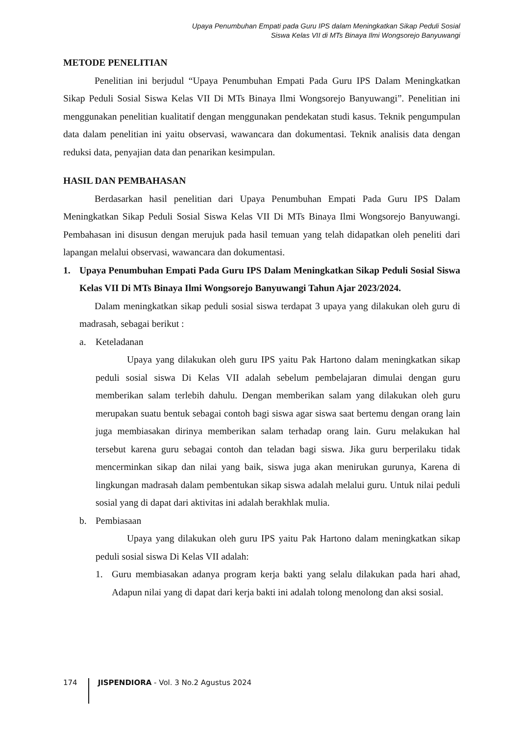Upaya Penumbuhan Empati pada Guru IPS dalam Meningkatkan Sikap Peduli Sosial
Siswa Kelas VII di MTs Binaya Ilmi Wongsorejo Banyuwangi
METODE PENELITIAN
Penelitian ini berjudul “Upaya Penumbuhan Empati Pada Guru IPS Dalam Meningkatkan Sikap Peduli Sosial Siswa Kelas VII Di MTs Binaya Ilmi Wongsorejo Banyuwangi”. Penelitian ini menggunakan penelitian kualitatif dengan menggunakan pendekatan studi kasus. Teknik pengumpulan data dalam penelitian ini yaitu observasi, wawancara dan dokumentasi. Teknik analisis data dengan reduksi data, penyajian data dan penarikan kesimpulan.
HASIL DAN PEMBAHASAN
Berdasarkan hasil penelitian dari Upaya Penumbuhan Empati Pada Guru IPS Dalam Meningkatkan Sikap Peduli Sosial Siswa Kelas VII Di MTs Binaya Ilmi Wongsorejo Banyuwangi. Pembahasan ini disusun dengan merujuk pada hasil temuan yang telah didapatkan oleh peneliti dari lapangan melalui observasi, wawancara dan dokumentasi.
1. Upaya Penumbuhan Empati Pada Guru IPS Dalam Meningkatkan Sikap Peduli Sosial Siswa Kelas VII Di MTs Binaya Ilmi Wongsorejo Banyuwangi Tahun Ajar 2023/2024.
Dalam meningkatkan sikap peduli sosial siswa terdapat 3 upaya yang dilakukan oleh guru di madrasah, sebagai berikut :
a. Keteladanan
Upaya yang dilakukan oleh guru IPS yaitu Pak Hartono dalam meningkatkan sikap peduli sosial siswa Di Kelas VII adalah sebelum pembelajaran dimulai dengan guru memberikan salam terlebih dahulu. Dengan memberikan salam yang dilakukan oleh guru merupakan suatu bentuk sebagai contoh bagi siswa agar siswa saat bertemu dengan orang lain juga membiasakan dirinya memberikan salam terhadap orang lain. Guru melakukan hal tersebut karena guru sebagai contoh dan teladan bagi siswa. Jika guru berperilaku tidak mencerminkan sikap dan nilai yang baik, siswa juga akan menirukan gurunya, Karena di lingkungan madrasah dalam pembentukan sikap siswa adalah melalui guru. Untuk nilai peduli sosial yang di dapat dari aktivitas ini adalah berakhlak mulia.
b. Pembiasaan
Upaya yang dilakukan oleh guru IPS yaitu Pak Hartono dalam meningkatkan sikap peduli sosial siswa Di Kelas VII adalah:
1. Guru membiasakan adanya program kerja bakti yang selalu dilakukan pada hari ahad, Adapun nilai yang di dapat dari kerja bakti ini adalah tolong menolong dan aksi sosial.
174 JISPENDIORA - Vol. 3 No.2 Agustus 2024